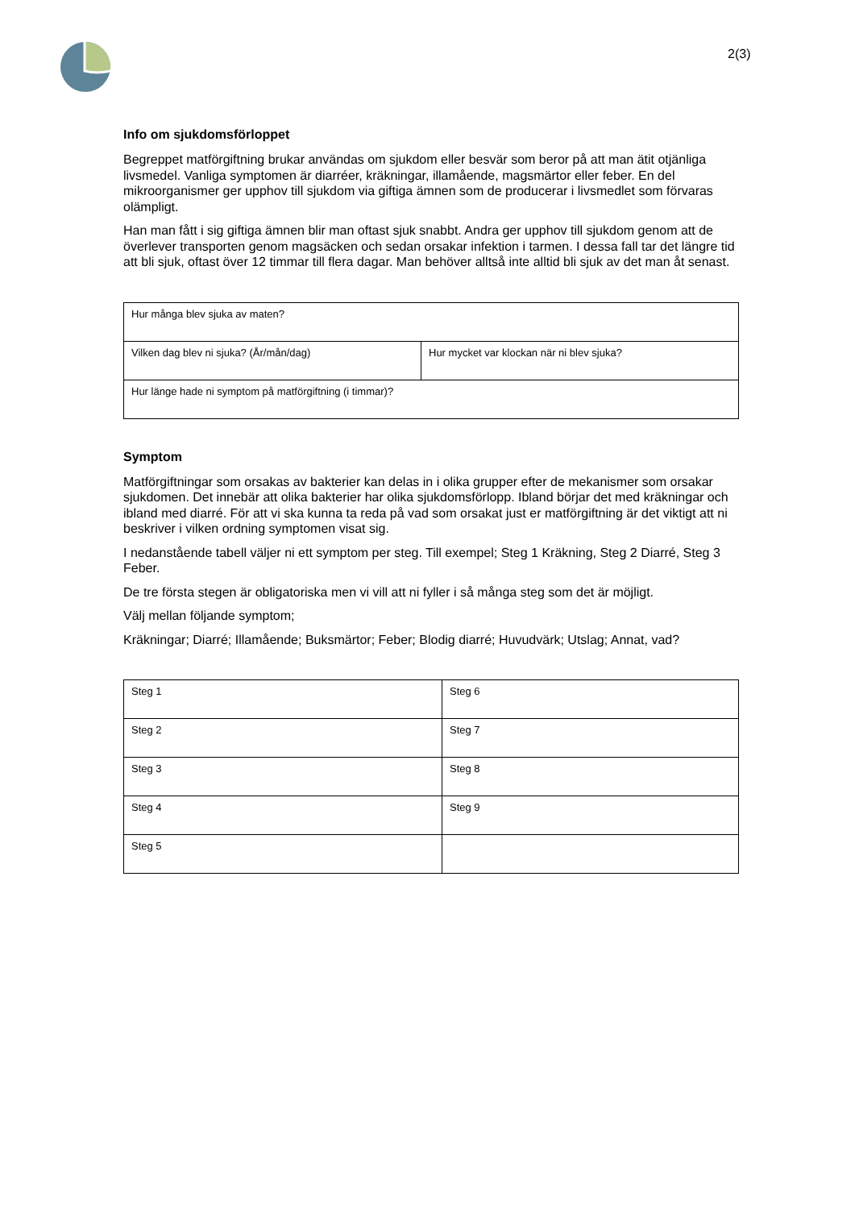2(3)
Info om sjukdomsförloppet
Begreppet matförgiftning brukar användas om sjukdom eller besvär som beror på att man ätit otjänliga livsmedel. Vanliga symptomen är diarréer, kräkningar, illamående, magsmärtor eller feber. En del mikroorganismer ger upphov till sjukdom via giftiga ämnen som de producerar i livsmedlet som förvaras olämpligt.
Han man fått i sig giftiga ämnen blir man oftast sjuk snabbt. Andra ger upphov till sjukdom genom att de överlever transporten genom magsäcken och sedan orsakar infektion i tarmen. I dessa fall tar det längre tid att bli sjuk, oftast över 12 timmar till flera dagar. Man behöver alltså inte alltid bli sjuk av det man åt senast.
| Hur många blev sjuka av maten? | |
| Vilken dag blev ni sjuka? (År/mån/dag) | Hur mycket var klockan när ni blev sjuka? |
| Hur länge hade ni symptom på matförgiftning (i timmar)? | |
Symptom
Matförgiftningar som orsakas av bakterier kan delas in i olika grupper efter de mekanismer som orsakar sjukdomen. Det innebär att olika bakterier har olika sjukdomsförlopp. Ibland börjar det med kräkningar och ibland med diarré. För att vi ska kunna ta reda på vad som orsakat just er matförgiftning är det viktigt att ni beskriver i vilken ordning symptomen visat sig.
I nedanstående tabell väljer ni ett symptom per steg. Till exempel; Steg 1 Kräkning, Steg 2 Diarré, Steg 3 Feber.
De tre första stegen är obligatoriska men vi vill att ni fyller i så många steg som det är möjligt.
Välj mellan följande symptom;
Kräkningar; Diarré; Illamående; Buksmärtor; Feber; Blodig diarré; Huvudvärk; Utslag; Annat, vad?
| Steg 1 | Steg 6 |
| Steg 2 | Steg 7 |
| Steg 3 | Steg 8 |
| Steg 4 | Steg 9 |
| Steg 5 | |